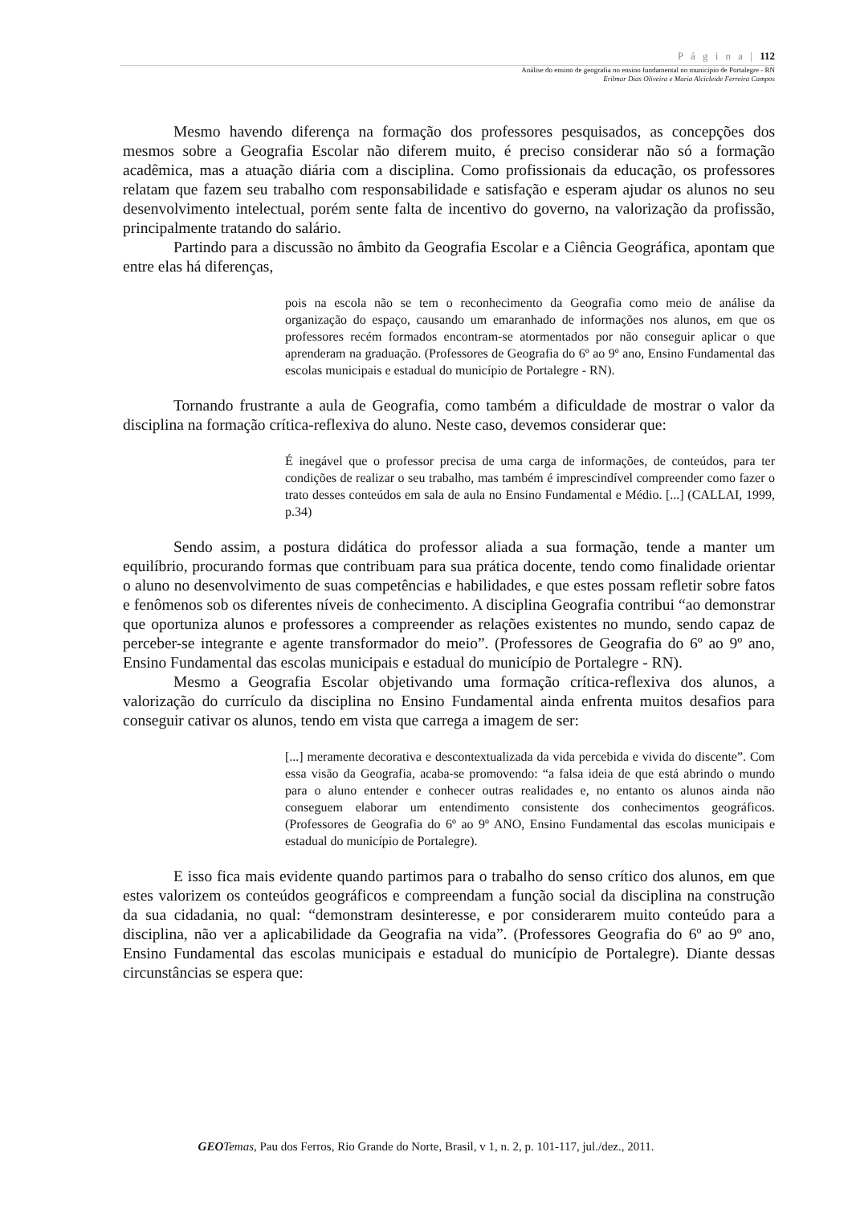P á g i n a | 112
Análise do ensino de geografia no ensino fundamental no município de Portalegre - RN
Erilmar Dias Oliveira e Maria Alcicleide Ferreira Campos
Mesmo havendo diferença na formação dos professores pesquisados, as concepções dos mesmos sobre a Geografia Escolar não diferem muito, é preciso considerar não só a formação acadêmica, mas a atuação diária com a disciplina. Como profissionais da educação, os professores relatam que fazem seu trabalho com responsabilidade e satisfação e esperam ajudar os alunos no seu desenvolvimento intelectual, porém sente falta de incentivo do governo, na valorização da profissão, principalmente tratando do salário.
Partindo para a discussão no âmbito da Geografia Escolar e a Ciência Geográfica, apontam que entre elas há diferenças,
pois na escola não se tem o reconhecimento da Geografia como meio de análise da organização do espaço, causando um emaranhado de informações nos alunos, em que os professores recém formados encontram-se atormentados por não conseguir aplicar o que aprenderam na graduação. (Professores de Geografia do 6º ao 9º ano, Ensino Fundamental das escolas municipais e estadual do município de Portalegre - RN).
Tornando frustrante a aula de Geografia, como também a dificuldade de mostrar o valor da disciplina na formação crítica-reflexiva do aluno. Neste caso, devemos considerar que:
É inegável que o professor precisa de uma carga de informações, de conteúdos, para ter condições de realizar o seu trabalho, mas também é imprescindível compreender como fazer o trato desses conteúdos em sala de aula no Ensino Fundamental e Médio. [...] (CALLAI, 1999, p.34)
Sendo assim, a postura didática do professor aliada a sua formação, tende a manter um equilíbrio, procurando formas que contribuam para sua prática docente, tendo como finalidade orientar o aluno no desenvolvimento de suas competências e habilidades, e que estes possam refletir sobre fatos e fenômenos sob os diferentes níveis de conhecimento. A disciplina Geografia contribui “ao demonstrar que oportuniza alunos e professores a compreender as relações existentes no mundo, sendo capaz de perceber-se integrante e agente transformador do meio”. (Professores de Geografia do 6º ao 9º ano, Ensino Fundamental das escolas municipais e estadual do município de Portalegre - RN).
Mesmo a Geografia Escolar objetivando uma formação crítica-reflexiva dos alunos, a valorização do currículo da disciplina no Ensino Fundamental ainda enfrenta muitos desafios para conseguir cativar os alunos, tendo em vista que carrega a imagem de ser:
[...] meramente decorativa e descontextualizada da vida percebida e vivida do discente”. Com essa visão da Geografia, acaba-se promovendo: “a falsa ideia de que está abrindo o mundo para o aluno entender e conhecer outras realidades e, no entanto os alunos ainda não conseguem elaborar um entendimento consistente dos conhecimentos geográficos. (Professores de Geografia do 6º ao 9º ANO, Ensino Fundamental das escolas municipais e estadual do município de Portalegre).
E isso fica mais evidente quando partimos para o trabalho do senso crítico dos alunos, em que estes valorizem os conteúdos geográficos e compreendam a função social da disciplina na construção da sua cidadania, no qual: “demonstram desinteresse, e por considerarem muito conteúdo para a disciplina, não ver a aplicabilidade da Geografia na vida”. (Professores Geografia do 6º ao 9º ano, Ensino Fundamental das escolas municipais e estadual do município de Portalegre). Diante dessas circunstâncias se espera que:
GEO Temas, Pau dos Ferros, Rio Grande do Norte, Brasil, v 1, n. 2, p. 101-117, jul./dez., 2011.